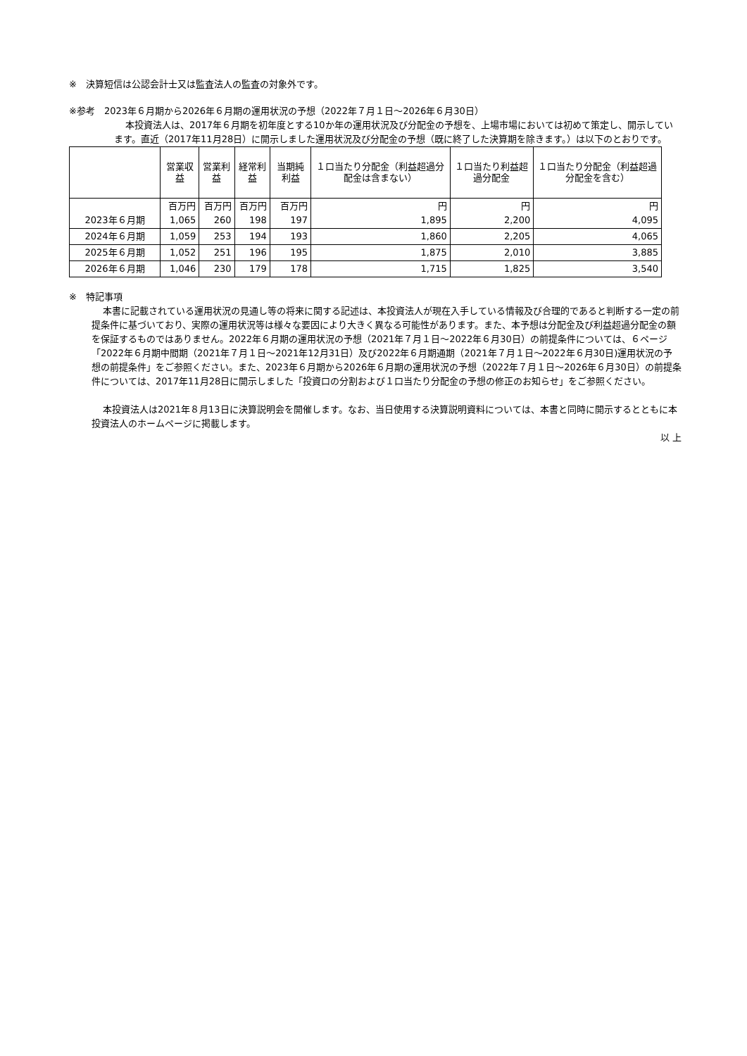※　決算短信は公認会計士又は監査法人の監査の対象外です。
※参考　2023年６月期から2026年６月期の運用状況の予想（2022年７月１日～2026年６月30日）
本投資法人は、2017年６月期を初年度とする10か年の運用状況及び分配金の予想を、上場市場においては初めて策定し、開示しています。直近（2017年11月28日）に開示しました運用状況及び分配金の予想（既に終了した決算期を除きます。）は以下のとおりです。
| | 営業収益 | 営業利益 | 経常利益 | 当期純利益 | １口当たり分配金（利益超過分配金は含まない） | １口当たり利益超過分配金 | １口当たり分配金（利益超過分配金を含む） |
| --- | --- | --- | --- | --- | --- | --- | --- |
| 2023年６月期 | 百万円 1,065 | 百万円 260 | 百万円 198 | 百万円 197 | 円 1,895 | 円 2,200 | 円 4,095 |
| 2024年６月期 | 1,059 | 253 | 194 | 193 | 1,860 | 2,205 | 4,065 |
| 2025年６月期 | 1,052 | 251 | 196 | 195 | 1,875 | 2,010 | 3,885 |
| 2026年６月期 | 1,046 | 230 | 179 | 178 | 1,715 | 1,825 | 3,540 |
※　特記事項
本書に記載されている運用状況の見通し等の将来に関する記述は、本投資法人が現在入手している情報及び合理的であると判断する一定の前提条件に基づいており、実際の運用状況等は様々な要因により大きく異なる可能性があります。また、本予想は分配金及び利益超過分配金の額を保証するものではありません。2022年６月期の運用状況の予想（2021年７月１日～2022年６月30日）の前提条件については、６ページ「2022年６月期中間期（2021年７月１日～2021年12月31日）及び2022年６月期通期（2021年７月１日～2022年６月30日)運用状況の予想の前提条件」をご参照ください。また、2023年６月期から2026年６月期の運用状況の予想（2022年７月１日～2026年６月30日）の前提条件については、2017年11月28日に開示しました「投資口の分割および１口当たり分配金の予想の修正のお知らせ」をご参照ください。
本投資法人は2021年８月13日に決算説明会を開催します。なお、当日使用する決算説明資料については、本書と同時に開示するとともに本投資法人のホームページに掲載します。
以 上